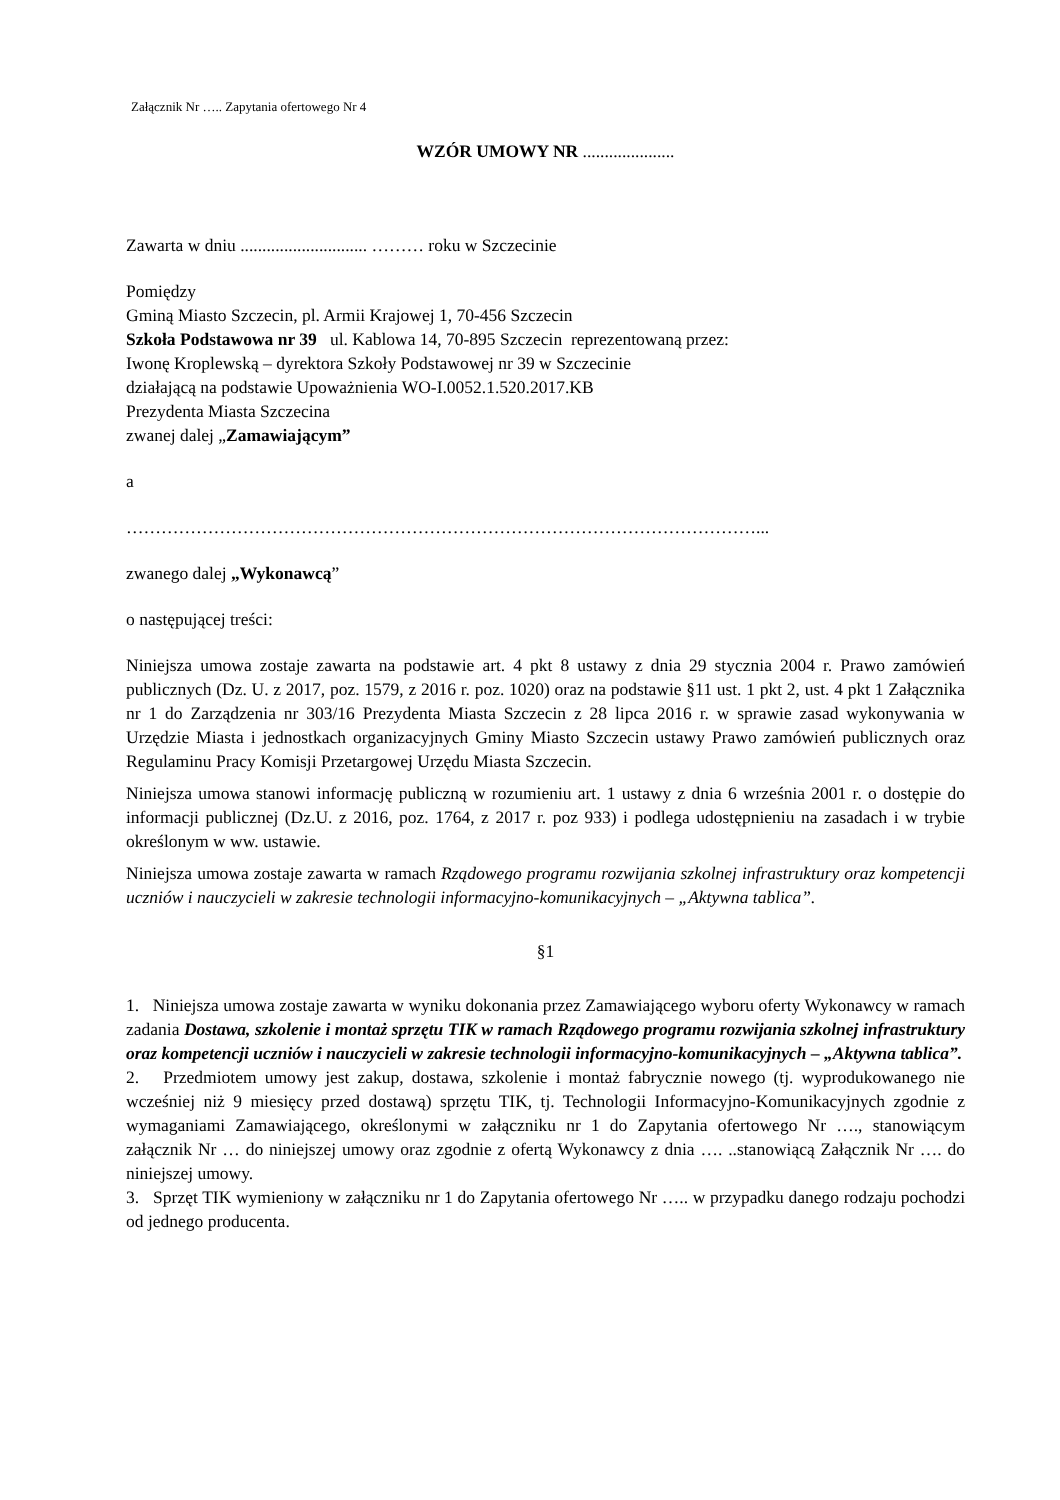Załącznik Nr ….. Zapytania ofertowego Nr 4
WZÓR UMOWY NR .....................
Zawarta w dniu ............................. ……… roku w Szczecinie
Pomiędzy
Gminą Miasto Szczecin, pl. Armii Krajowej 1, 70-456 Szczecin
Szkoła Podstawowa nr 39 ul. Kablowa 14, 70-895 Szczecin reprezentowaną przez:
Iwonę Kroplewską – dyrektora Szkoły Podstawowej nr 39 w Szczecinie
działającą na podstawie Upoważnienia WO-I.0052.1.520.2017.KB
Prezydenta Miasta Szczecina
zwanej dalej „Zamawiającym”
a
………………………………………………………………………………………………...
zwanego dalej „Wykonawcą”
o następującej treści:
Niniejsza umowa zostaje zawarta na podstawie art. 4 pkt 8 ustawy z dnia 29 stycznia 2004 r. Prawo zamówień publicznych (Dz. U. z 2017, poz. 1579, z 2016 r. poz. 1020) oraz na podstawie §11 ust. 1 pkt 2, ust. 4 pkt 1 Załącznika nr 1 do Zarządzenia nr 303/16 Prezydenta Miasta Szczecin z 28 lipca 2016 r. w sprawie zasad wykonywania w Urzędzie Miasta i jednostkach organizacyjnych Gminy Miasto Szczecin ustawy Prawo zamówień publicznych oraz Regulaminu Pracy Komisji Przetargowej Urzędu Miasta Szczecin.
Niniejsza umowa stanowi informację publiczną w rozumieniu art. 1 ustawy z dnia 6 września 2001 r. o dostępie do informacji publicznej (Dz.U. z 2016, poz. 1764, z 2017 r. poz 933) i podlega udostępnieniu na zasadach i w trybie określonym w ww. ustawie.
Niniejsza umowa zostaje zawarta w ramach Rządowego programu rozwijania szkolnej infrastruktury oraz kompetencji uczniów i nauczycieli w zakresie technologii informacyjno-komunikacyjnych – „Aktywna tablica”.
§1
1. Niniejsza umowa zostaje zawarta w wyniku dokonania przez Zamawiającego wyboru oferty Wykonawcy w ramach zadania Dostawa, szkolenie i montaż sprzętu TIK w ramach Rządowego programu rozwijania szkolnej infrastruktury oraz kompetencji uczniów i nauczycieli w zakresie technologii informacyjno-komunikacyjnych – „Aktywna tablica”.
2. Przedmiotem umowy jest zakup, dostawa, szkolenie i montaż fabrycznie nowego (tj. wyprodukowanego nie wcześniej niż 9 miesięcy przed dostawą) sprzętu TIK, tj. Technologii Informacyjno-Komunikacyjnych zgodnie z wymaganiami Zamawiającego, określonymi w załączniku nr 1 do Zapytania ofertowego Nr …., stanowiącym załącznik Nr … do niniejszej umowy oraz zgodnie z ofertą Wykonawcy z dnia …. ..stanowiącą Załącznik Nr …. do niniejszej umowy.
3. Sprzęt TIK wymieniony w załączniku nr 1 do Zapytania ofertowego Nr ….. w przypadku danego rodzaju pochodzi od jednego producenta.